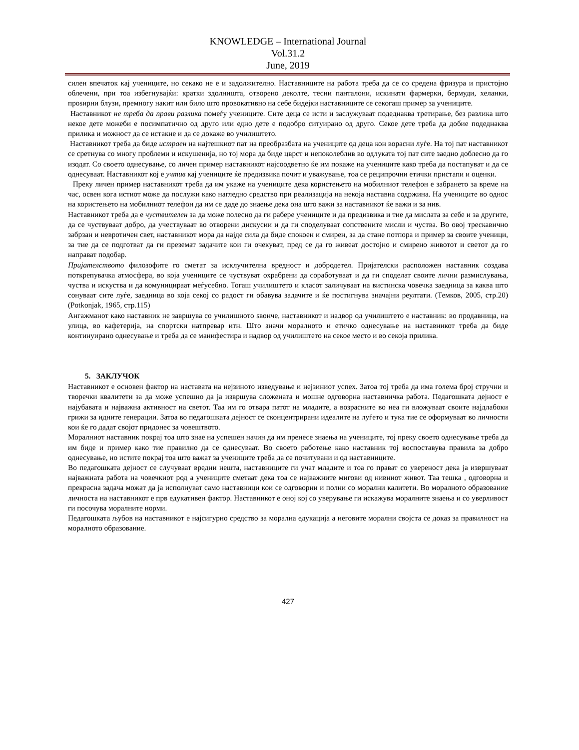KNOWLEDGE – International Journal
Vol.31.2
June, 2019
силен впечаток кај учениците, но секако не е и задолжително. Наставниците на работа треба да се со средена фризура и пристојно облечени, при тоа избегнувајќи: кратки здолништа, отворено деколте, тесни панталони, искинати фармерки, бермуди, хеланки, проѕирни блузи, премногу накит или било што провокативно на себе бидејки наставниците се секогаш пример за учениците.
Наставникот не треба да прави разлика помеѓу учениците. Сите деца се исти и заслужуваат подеднаква третирање, без разлика што некое дете можеби е посимпатично од друго или едно дете е подобро ситуирано од друго. Секое дете треба да добие подеднаква прилика и можност да се истакне и да се докаже во училиштето.
Наставникот треба да биде истраен на најтешкиот пат на преобразбата на учениците од деца кон ворасни луѓе. На тој пат наставникот се сретнува со многу проблеми и искушенија, но тој мора да биде цврст и непоколеблив во одлуката тој пат сите заедно доблесно да го изодат. Со своето однесување, со личен пример наставникот најсоодветно ќе им покаже на учениците како треба да постапуват и да се однесуваат. Наставникот кој е учтив кај учениците ќе предизвика почит и уважување, тоа се реципрочни етички пристапи и оценки. Преку личен пример наставникот треба да им укаже на учениците дека користењето на мобилниот телефон е забрането за време на час, освен кога истиот може да послужи како нагледно средство при реализација на некоја наставна содржина. На учениците во однос на користењето на мобилниот телефон да им се даде до знаење дека она што важи за наставникот ќе важи и за нив.
Наставникот треба да е чуствителен за да може полесно да ги рабере учениците и да предизвика и тие да мислата за себе и за другите, да се чуствуваат добро, да учествуваат во отворени дискусии и да ги споделуваат сопствените мисли и чуства. Во овој трескавично забрзан и невротичен свет, наставникот мора да најде сила да биде спокоен и смирен, за да стане потпора и пример за своите ученици, за тие да се подготват да ги преземат задачите кои ги очекуват, пред се да го живеат достојно и смирено животот и светот да го направат подобар.
Пријателството филозофите го сметат за исклучителна вредност и добродетел. Пријателски расположен наставник создава поткрепувачка атмосфера, во која учениците се чуствуват охрабрени да соработуваат и да ги споделат своите лични размислувања, чуства и искуства и да комуницираат меѓусебно. Тогаш училиштето и класот заличуваат на вистинска човечка заедница за каква што сонуваат сите луѓе, заедница во која секој со радост ги обавува задачите и ќе постигнува значајни реултати. (Темков, 2005, стр.20) (Potkonjak, 1965, стр.115)
Ангажманот како наставник не завршува со училишното ѕвонче, наставникот и надвор од училиштето е наставник: во продавница, на улица, во кафетерија, на спортски натпревар итн. Што значи моралното и етичко однесување на наставникот треба да биде континуирано однесување и треба да се манифестира и надвор од училиштето на секое место и во секоја прилика.
5. ЗАКЛУЧОК
Наставникот е основен фактор на наставата на нејзиното изведување и нејзиниот успех. Затоа тој треба да има голема број стручни и творечки квалитети за да може успешно да ја извршува сложената и мошне одговорна наставничка работа. Педагошката дејност е најубавата и најважна активност на светот. Таа им го отвара патот на младите, а возрасните во неа ги вложуваат своите најдлабоки грижи за идните генерации. Затоа во педагошката дејност се сконцентрирани идеалите на луѓето и тука тие се оформуваат во личности кои ќе го дадат својот придонес за човештвото.
Моралниот наставник покрај тоа што знае на успешен начин да им пренесе знаења на учениците, тој преку своето однесување треба да им биде и пример како тие правилно да се однесуваат. Во своето работење како наставник тој воспоставува правила за добро однесување, но истите покрај тоа што важат за учениците треба да се почитувани и од наставниците.
Во педагошката дејност се случуваат вредни нешта, наставниците ги учат младите и тоа го прават со увереност дека ја извршуваат најважната работа на човечкиот род а учениците сметаат дека тоа се најважните мигови од нивниот живот. Таа тешка , одговорна и прекрасна задача можат да ја исполнуват само наставници кои се одговорни и полни со морални калитети. Во моралното образование личноста на наставникот е прв едукативен фактор. Наставникот е оној кој со уверување ги искажува моралните знаења и со уверливост ги посочува моралните норми.
Педагошката љубов на наставникот е најсигурно средство за морална едукација а неговите морални својста се доказ за правилност на моралното образование.
427